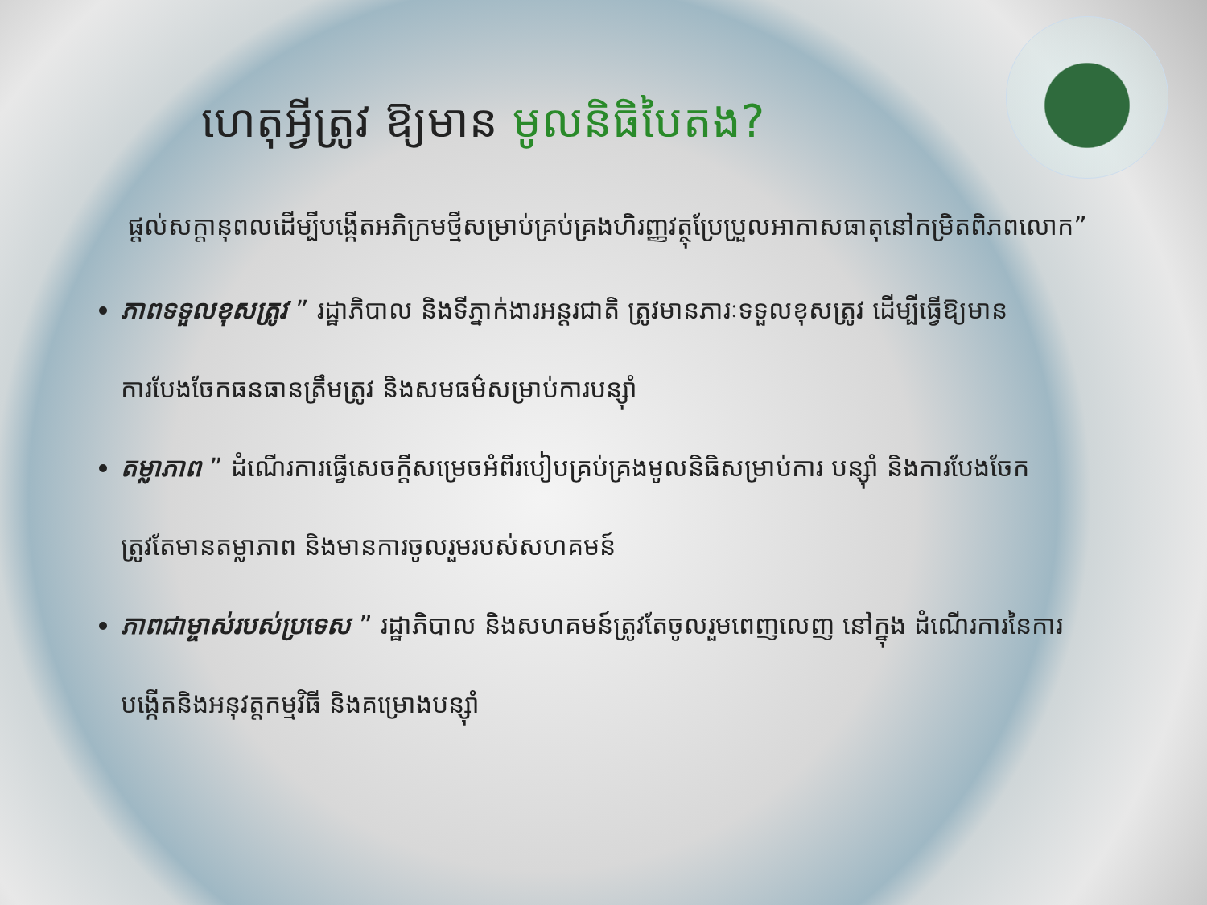ហេតុអ្វីត្រូវ ឱ្យមាន មូលនិធិបៃតង?
ផ្តល់សក្តានុពលដើម្បីបង្កើតអភិក្រមថ្មីសម្រាប់គ្រប់គ្រងហិរញ្ញវត្ថុប្រែប្រួលអាកាសធាតុនៅកម្រិតពិភពលោក”
ភាពទទួលខុសត្រូវ ” រដ្ឋាភិបាល និងទីភ្នាក់ងារអន្តរជាតិ ត្រូវមានភារៈទទួលខុសត្រូវ ដើម្បីធ្វើឱ្យមានការបែងចែកធនធានត្រឹមត្រូវ និងសមធម៌សម្រាប់ការបន្ស៊ាំ
តម្លាភាព ” ដំណើរការធ្វើសេចក្តីសម្រេចអំពីរបៀបគ្រប់គ្រងមូលនិធិសម្រាប់ការ បន្ស៊ាំ និងការបែងចែក ត្រូវតែមានតម្លាភាព និងមានការចូលរួមរបស់សហគមន៍
ភាពជាម្ចាស់របស់ប្រទេស ” រដ្ឋាភិបាល និងសហគមន៍ត្រូវតែចូលរួមពេញលេញ នៅក្នុង ដំណើរការនៃការបង្កើតនិងអនុវត្តកម្មវិធី និងគម្រោងបន្ស៊ាំ